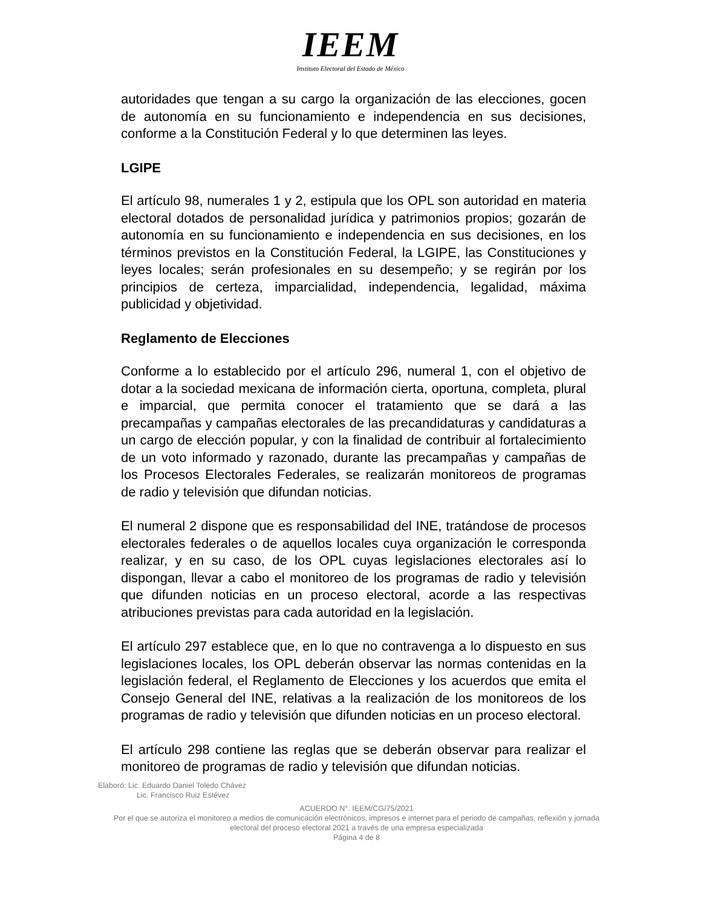IEEM
Instituto Electoral del Estado de México
autoridades que tengan a su cargo la organización de las elecciones, gocen de autonomía en su funcionamiento e independencia en sus decisiones, conforme a la Constitución Federal y lo que determinen las leyes.
LGIPE
El artículo 98, numerales 1 y 2, estipula que los OPL son autoridad en materia electoral dotados de personalidad jurídica y patrimonios propios; gozarán de autonomía en su funcionamiento e independencia en sus decisiones, en los términos previstos en la Constitución Federal, la LGIPE, las Constituciones y leyes locales; serán profesionales en su desempeño; y se regirán por los principios de certeza, imparcialidad, independencia, legalidad, máxima publicidad y objetividad.
Reglamento de Elecciones
Conforme a lo establecido por el artículo 296, numeral 1, con el objetivo de dotar a la sociedad mexicana de información cierta, oportuna, completa, plural e imparcial, que permita conocer el tratamiento que se dará a las precampañas y campañas electorales de las precandidaturas y candidaturas a un cargo de elección popular, y con la finalidad de contribuir al fortalecimiento de un voto informado y razonado, durante las precampañas y campañas de los Procesos Electorales Federales, se realizarán monitoreos de programas de radio y televisión que difundan noticias.
El numeral 2 dispone que es responsabilidad del INE, tratándose de procesos electorales federales o de aquellos locales cuya organización le corresponda realizar, y en su caso, de los OPL cuyas legislaciones electorales así lo dispongan, llevar a cabo el monitoreo de los programas de radio y televisión que difunden noticias en un proceso electoral, acorde a las respectivas atribuciones previstas para cada autoridad en la legislación.
El artículo 297 establece que, en lo que no contravenga a lo dispuesto en sus legislaciones locales, los OPL deberán observar las normas contenidas en la legislación federal, el Reglamento de Elecciones y los acuerdos que emita el Consejo General del INE, relativas a la realización de los monitoreos de los programas de radio y televisión que difunden noticias en un proceso electoral.
El artículo 298 contiene las reglas que se deberán observar para realizar el monitoreo de programas de radio y televisión que difundan noticias.
Elaboró: Lic. Eduardo Daniel Toledo Chávez
Lic. Francisco Ruiz Estévez
ACUERDO N°. IEEM/CG/75/2021
Por el que se autoriza el monitoreo a medios de comunicación electrónicos, impresos e internet para el periodo de campañas, reflexión y jornada electoral del proceso electoral 2021 a través de una empresa especializada
Página 4 de 8